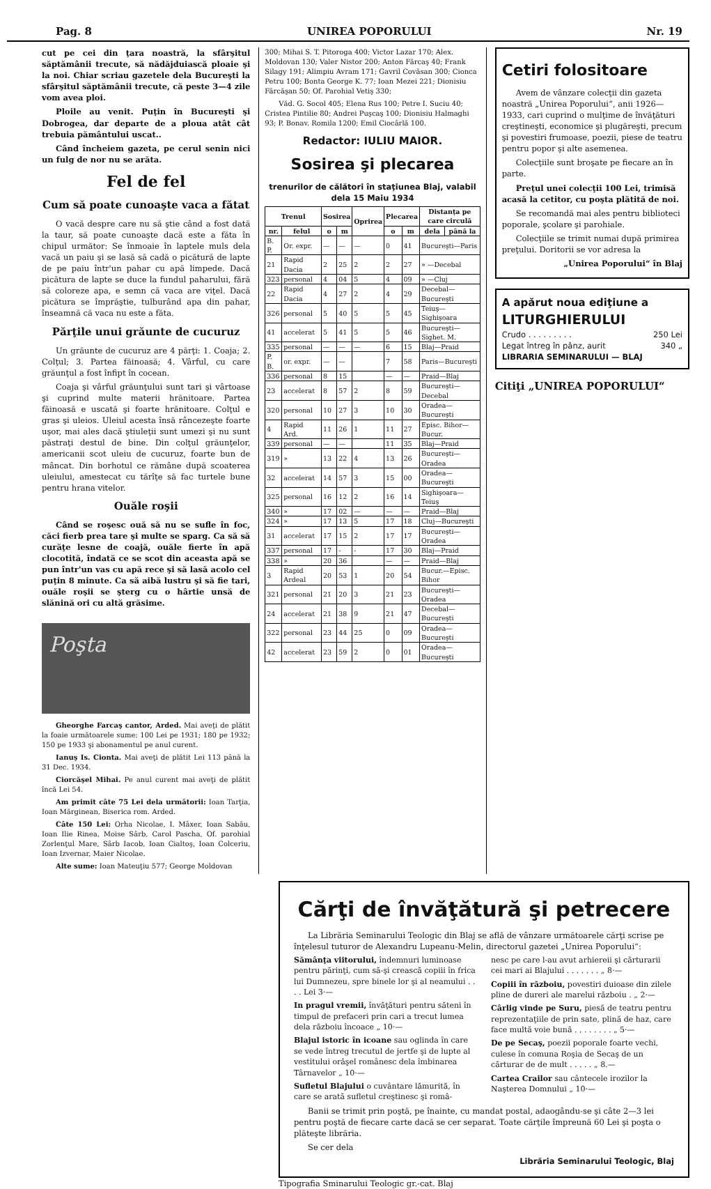Pag. 8 UNIREA POPORULUI Nr. 19
cut pe cei din ţara noastră, la sfârşitul săptămânii trecute, să nădăjduiască ploaie şi la noi. Chiar scriau gazetele dela Bucureşti la sfârşitul săptămânii trecute, că peste 3—4 zile vom avea ploi.
Ploile au venit. Puţin în Bucureşti şi Dobrogea, dar departe de a ploua atât cât trebuia pământului uscat..
Când încheiem gazeta, pe cerul senin nici un fulg de nor nu se arăta.
Fel de fel
Cum să poate cunoaşte vaca a fătat
O vacă despre care nu să ştie când a fost dată la taur, să poate cunoaşte dacă este a făta în chipul următor: Se înmoaie în laptele muls dela vacă un paiu şi se lasă să cadă o picătură de lapte de pe paiu într'un pahar cu apă limpede. Dacă picătura de lapte se duce la fundul paharului, fără să coloreze apa, e semn că vaca are viţel. Dacă picătura se împrăştie, tulburând apa din pahar, înseamnă că vaca nu este a făta.
Părţile unui grăunte de cucuruz
Un grăunte de cucuruz are 4 părţi: 1. Coaja; 2. Colţul; 3. Partea făinoasă; 4. Vârful, cu care grăunţul a fost înfipt în cocean.
Coaja şi vârful grăunţului sunt tari şi vârtoase şi cuprind multe materii hrănitoare. Partea făinoasă e uscată şi foarte hrănitoare. Colţul e gras şi uleios. Uleiul acesta însă râncezeşte foarte uşor, mai ales dacă ştiuleţii sunt umezi şi nu sunt păstraţi destul de bine. Din colţul grăunţelor, americanii scot uleiu de cucuruz, foarte bun de mâncat. Din borhotul ce rămâne după scoaterea uleiului, amestecat cu tărîţe să fac turtele bune pentru hrana vitelor.
Ouăle roşii
Când se roşesc ouă să nu se sufle în foc, căci fierb prea tare şi multe se sparg. Ca să să curăţe lesne de coajă, ouăle fierte în apă clocotită, îndată ce se scot din aceasta apă se pun într'un vas cu apă rece şi să lasă acolo cel puţin 8 minute. Ca să aibă lustru şi să fie tari, ouăle roşii se şterg cu o hârtie unsă de slănină ori cu altă grăsime.
Poşta
Gheorghe Farcaş cantor, Arded. Mai aveţi de plătit la foaie următoarele sume: 100 Lei pe 1931; 180 pe 1932; 150 pe 1933 şi abonamentul pe anul curent.
Ianuş Is. Cionta. Mai aveţi de plătit Lei 113 până la 31 Dec. 1934.
Ciorcăşel Mihai. Pe anul curent mai aveţi de plătit încă Lei 54.
Am primit câte 75 Lei dela următorii: Ioan Tarţia, Ioan Mărginean, Biserica rom. Arded.
Câte 150 Lei: Orha Nicolae, I. Mâxer, Ioan Sabău, Ioan Ilie Rinea, Moise Sârb, Carol Pascha, Of. parohial Zorlenţul Mare, Sârb Iacob, Ioan Cialtoş, Ioan Colceriu, Ioan Izvernar, Maier Nicolae.
Alte sume: Ioan Mateuţiu 577; George Moldovan
300; Mihai S. T. Pitoroga 400; Victor Lazar 170; Alex. Moldovan 130; Valer Nistor 200; Anton Fărcaş 40; Frank Silagy 191; Alimpiu Avram 171; Gavril Covăsan 300; Cionca Petru 100; Bonta George K. 77; Ioan Mezei 221; Dionisiu Fărcăşan 50; Of. Parohial Vetiş 330;
Văd. G. Socol 405; Elena Rus 100; Petre I. Suciu 40; Cristea Pintilie 80; Andrei Puşcaş 100; Dionisiu Halmaghi 93; P. Bonav. Romila 1200; Emil Ciocârlă 100.
Redactor: IULIU MAIOR.
Sosirea şi plecarea
trenurilor de călători în staţiunea Blaj, valabil dela 15 Maiu 1934
| Trenul | | Sosirea | | Oprirea | Plecarea | | Distanţa pe care circulă | |
| --- | --- | --- | --- | --- | --- | --- | --- | --- |
| nr. | felul | o | m | | o | m | dela | până la |
| B. P. | Or. expr. | — | — | — | 0 | 41 | Bucureşti—Paris | |
| 21 | Rapid Dacia | 2 | 25 | 2 | 2 | 27 | » —Decebal | |
| 323 | personal | 4 | 04 | 5 | 4 | 09 | » —Cluj | |
| 22 | Rapid Dacia | 4 | 27 | 2 | 4 | 29 | Decebal—Bucureşti | |
| 326 | personal | 5 | 40 | 5 | 5 | 45 | Teiuş—Sighişoara | |
| 41 | accelerat | 5 | 41 | 5 | 5 | 46 | Bucureşti—Sighet. M. | |
| 335 | personal | — | — | — | 6 | 15 | Blaj—Praid | |
| P. B. | or. expr. | — | — | | 7 | 58 | Paris—Bucureşti | |
| 336 | personal | 8 | 15 | | — | — | Praid—Blaj | |
| 23 | accelerat | 8 | 57 | 2 | 8 | 59 | Bucureşti—Decebal | |
| 320 | personal | 10 | 27 | 3 | 10 | 30 | Oradea—Bucureşti | |
| 4 | Rapid Ard. | 11 | 26 | 1 | 11 | 27 | Episc. Bihor—Bucur. | |
| 339 | personal | — | — | | 11 | 35 | Blaj—Praid | |
| 319 | » | 13 | 22 | 4 | 13 | 26 | Bucureşti—Oradea | |
| 32 | accelerat | 14 | 57 | 3 | 15 | 00 | Oradea—Bucureşti | |
| 325 | personal | 16 | 12 | 2 | 16 | 14 | Sighişoara—Teiuş | |
| 340 | » | 17 | 02 | — | — | — | Praid—Blaj | |
| 324 | » | 17 | 13 | 5 | 17 | 18 | Cluj—Bucureşti | |
| 31 | accelerat | 17 | 15 | 2 | 17 | 17 | Bucureşti—Oradea | |
| 337 | personal | 17 | - | - | 17 | 30 | Blaj—Praid | |
| 338 | » | 20 | 36 | | — | — | Praid—Blaj | |
| 3 | Rapid Ardeal | 20 | 53 | 1 | 20 | 54 | Bucur.—Episc. Bihor | |
| 321 | personal | 21 | 20 | 3 | 21 | 23 | Bucureşti—Oradea | |
| 24 | accelerat | 21 | 38 | 9 | 21 | 47 | Decebal—Bucureşti | |
| 322 | personal | 23 | 44 | 25 | 0 | 09 | Oradea—Bucureşti | |
| 42 | accelerat | 23 | 59 | 2 | 0 | 01 | Oradea—Bucureşti | |
Cetiri folositoare
Avem de vânzare colecţii din gazeta noastră „Unirea Poporului“, anii 1926—1933, cari cuprind o mulţime de învăţături creştineşti, economice şi plugăreşti, precum şi povestiri frumoase, poezii, piese de teatru pentru popor şi alte asemenea.
Colecţiile sunt broşate pe fiecare an în parte.
Preţul unei colecţii 100 Lei, trimisă acasă la cetitor, cu poşta plătită de noi.
Se recomandă mai ales pentru biblioteci poporale, şcolare şi parohiale.
Colecţiile se trimit numai după primirea preţului. Doritorii se vor adresa la
„Unirea Poporului“ în Blaj
A apărut noua ediţiune a
LITURGHIERULUI
Crudo . . . . . . . . . 250 Lei
Legat întreg în pânz, aurit 340 „
LIBRARIA SEMINARULUI — BLAJ
Citiţi „UNIREA POPORULUI“
Cărţi de învăţătură şi petrecere
La Librăria Seminarului Teologic din Blaj se află de vânzare următoarele cărţi scrise pe înţelesul tuturor de Alexandru Lupeanu-Melin, directorul gazetei „Unirea Poporului“:
Sămânţa viitorului, îndemnuri luminoase pentru părinţi, cum să-şi crească copiii în frica lui Dumnezeu, spre binele lor şi al neamului . . . . Lei 3·—
In pragul vremii, învăţături pentru săteni în timpul de prefaceri prin cari a trecut lumea dela războiu încoace „ 10·—
Blajul istoric în icoane sau oglinda în care se vede întreg trecutul de jertfe şi de lupte al vestitului orăşel românesc dela îmbinarea Târnavelor „ 10·—
Sufletul Blajului o cuvântare lămurită, în care se arată sufletul creştinesc şi româ-
nesc pe care l-au avut arhiereii şi cărturarii cei mari ai Blajului . . . . . . . „ 8·—
Copiii în războiu, povestiri duioase din zilele pline de dureri ale marelui războiu . „ 2·—
Cârlig vinde pe Suru, piesă de teatru pentru reprezentaţiile de prin sate, plină de haz, care face multă voie bună . , . . . . . . „ 5·—
De pe Secaş, poezii poporale foarte vechi, culese în comuna Roşia de Secaş de un cărturar de de mult . . . . . „ 8.—
Cartea Crailor sau cântecele irozilor la Naşterea Domnului „ 10·—
Banii se trimit prin poştă, pe înainte, cu mandat postal, adaogându-se şi câte 2—3 lei pentru poştă de fiecare carte dacă se cer separat. Toate cărţile împreună 60 Lei şi poşta o plăteşte librăria.
Se cer dela
Librăria Seminarului Teologic, Blaj
Tipografia Sminarului Teologic gr.-cat. Blaj